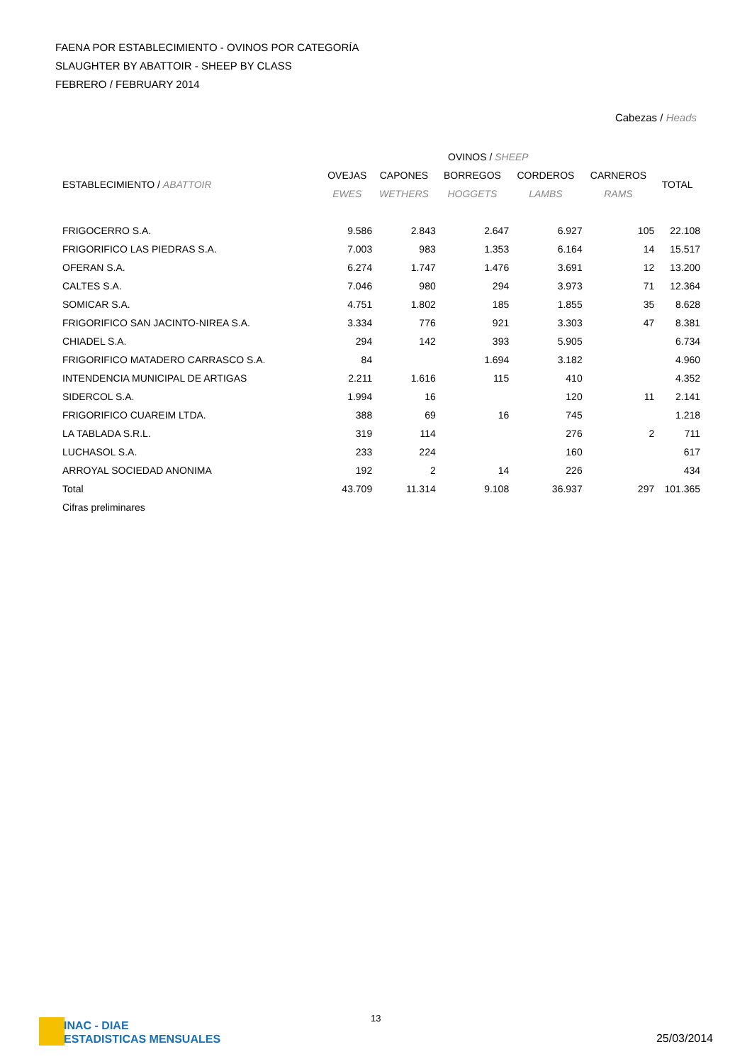FAENA POR ESTABLECIMIENTO - OVINOS POR CATEGORÍA
SLAUGHTER BY ABATTOIR - SHEEP BY CLASS
FEBRERO / FEBRUARY 2014
Cabezas / Heads
| | OVINOS / SHEEP | | | | | |
| --- | --- | --- | --- | --- | --- | --- |
| ESTABLECIMIENTO / ABATTOIR | OVEJAS | CAPONES | BORREGOS | CORDEROS | CARNEROS | TOTAL |
| | EWES | WETHERS | HOGGETS | LAMBS | RAMS | |
| FRIGOCERRO S.A. | 9.586 | 2.843 | 2.647 | 6.927 | 105 | 22.108 |
| FRIGORIFICO LAS PIEDRAS S.A. | 7.003 | 983 | 1.353 | 6.164 | 14 | 15.517 |
| OFERAN S.A. | 6.274 | 1.747 | 1.476 | 3.691 | 12 | 13.200 |
| CALTES S.A. | 7.046 | 980 | 294 | 3.973 | 71 | 12.364 |
| SOMICAR S.A. | 4.751 | 1.802 | 185 | 1.855 | 35 | 8.628 |
| FRIGORIFICO SAN JACINTO-NIREA S.A. | 3.334 | 776 | 921 | 3.303 | 47 | 8.381 |
| CHIADEL S.A. | 294 | 142 | 393 | 5.905 | | 6.734 |
| FRIGORIFICO MATADERO CARRASCO S.A. | 84 | | 1.694 | 3.182 | | 4.960 |
| INTENDENCIA MUNICIPAL DE ARTIGAS | 2.211 | 1.616 | 115 | 410 | | 4.352 |
| SIDERCOL S.A. | 1.994 | 16 | | 120 | 11 | 2.141 |
| FRIGORIFICO CUAREIM LTDA. | 388 | 69 | 16 | 745 | | 1.218 |
| LA TABLADA S.R.L. | 319 | 114 | | 276 | 2 | 711 |
| LUCHASOL S.A. | 233 | 224 | | 160 | | 617 |
| ARROYAL SOCIEDAD ANONIMA | 192 | 2 | 14 | 226 | | 434 |
| Total | 43.709 | 11.314 | 9.108 | 36.937 | 297 | 101.365 |
| Cifras preliminares | | | | | | |
INAC - DIAE
ESTADISTICAS MENSUALES
13
25/03/2014